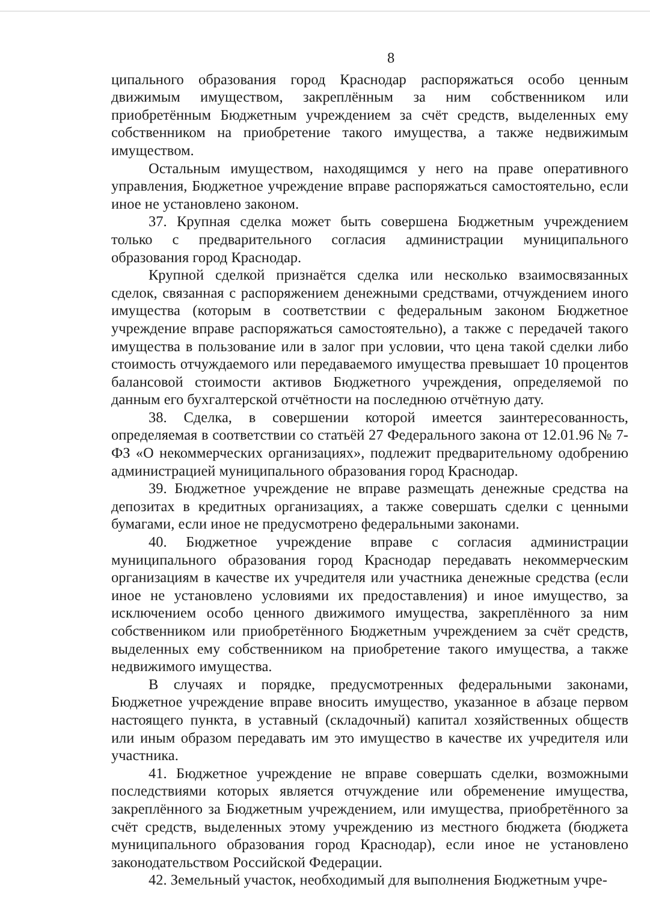8
ципального образования город Краснодар распоряжаться особо ценным движимым имуществом, закреплённым за ним собственником или приобретённым Бюджетным учреждением за счёт средств, выделенных ему собственником на приобретение такого имущества, а также недвижимым имуществом.
Остальным имуществом, находящимся у него на праве оперативного управления, Бюджетное учреждение вправе распоряжаться самостоятельно, если иное не установлено законом.
37. Крупная сделка может быть совершена Бюджетным учреждением только с предварительного согласия администрации муниципального образования город Краснодар.
Крупной сделкой признаётся сделка или несколько взаимосвязанных сделок, связанная с распоряжением денежными средствами, отчуждением иного имущества (которым в соответствии с федеральным законом Бюджетное учреждение вправе распоряжаться самостоятельно), а также с передачей такого имущества в пользование или в залог при условии, что цена такой сделки либо стоимость отчуждаемого или передаваемого имущества превышает 10 процентов балансовой стоимости активов Бюджетного учреждения, определяемой по данным его бухгалтерской отчётности на последнюю отчётную дату.
38. Сделка, в совершении которой имеется заинтересованность, определяемая в соответствии со статьёй 27 Федерального закона от 12.01.96 № 7-ФЗ «О некоммерческих организациях», подлежит предварительному одобрению администрацией муниципального образования город Краснодар.
39. Бюджетное учреждение не вправе размещать денежные средства на депозитах в кредитных организациях, а также совершать сделки с ценными бумагами, если иное не предусмотрено федеральными законами.
40. Бюджетное учреждение вправе с согласия администрации муниципального образования город Краснодар передавать некоммерческим организациям в качестве их учредителя или участника денежные средства (если иное не установлено условиями их предоставления) и иное имущество, за исключением особо ценного движимого имущества, закреплённого за ним собственником или приобретённого Бюджетным учреждением за счёт средств, выделенных ему собственником на приобретение такого имущества, а также недвижимого имущества.
В случаях и порядке, предусмотренных федеральными законами, Бюджетное учреждение вправе вносить имущество, указанное в абзаце первом настоящего пункта, в уставный (складочный) капитал хозяйственных обществ или иным образом передавать им это имущество в качестве их учредителя или участника.
41. Бюджетное учреждение не вправе совершать сделки, возможными последствиями которых является отчуждение или обременение имущества, закреплённого за Бюджетным учреждением, или имущества, приобретённого за счёт средств, выделенных этому учреждению из местного бюджета (бюджета муниципального образования город Краснодар), если иное не установлено законодательством Российской Федерации.
42. Земельный участок, необходимый для выполнения Бюджетным учре-